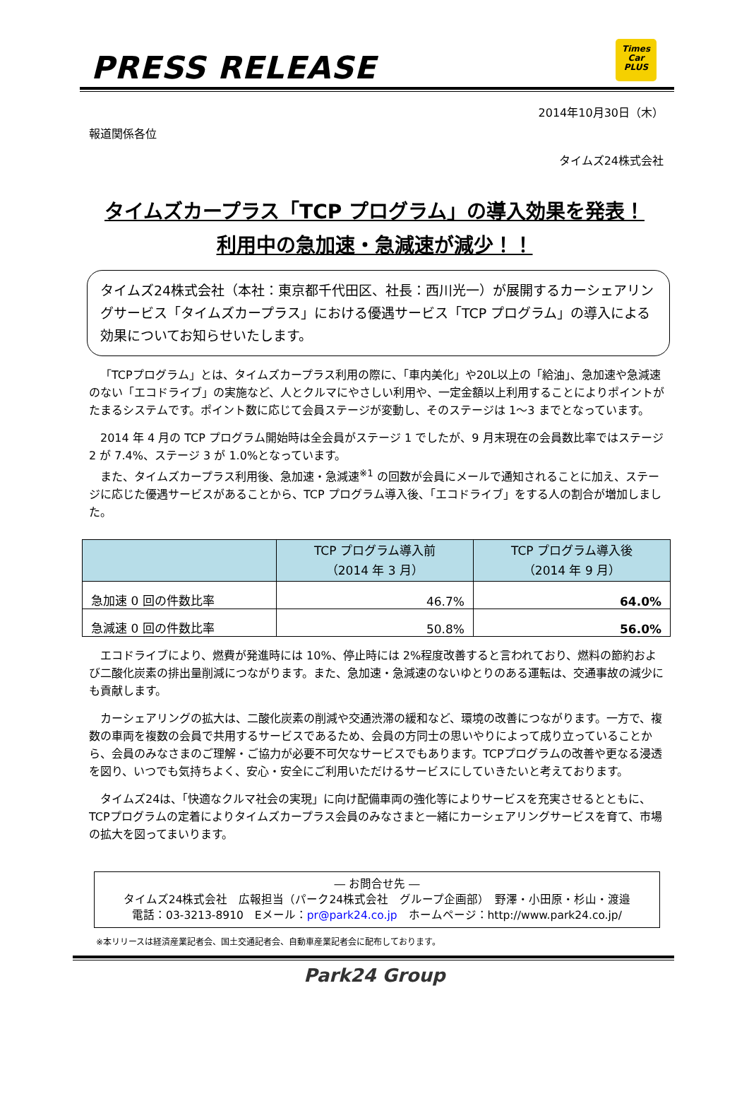PRESS RELEASE
Times
Car
PLUS
2014年10月30日（木）
報道関係各位
タイムズ24株式会社
タイムズカープラス「TCP プログラム」の導入効果を発表！
利用中の急加速・急減速が減少！！
タイムズ24株式会社（本社：東京都千代田区、社長：西川光一）が展開するカーシェアリングサービス「タイムズカープラス」における優遇サービス「TCP プログラム」の導入による効果についてお知らせいたします。
「TCPプログラム」とは、タイムズカープラス利用の際に、「車内美化」や20L以上の「給油」、急加速や急減速のない「エコドライブ」の実施など、人とクルマにやさしい利用や、一定金額以上利用することによりポイントがたまるシステムです。ポイント数に応じて会員ステージが変動し、そのステージは 1～3 までとなっています。
2014 年 4 月の TCP プログラム開始時は全会員がステージ 1 でしたが、9 月末現在の会員数比率ではステージ 2 が 7.4%、ステージ 3 が 1.0%となっています。
また、タイムズカープラス利用後、急加速・急減速<sup>※1</sup> の回数が会員にメールで通知されることに加え、ステージに応じた優遇サービスがあることから、TCP プログラム導入後、「エコドライブ」をする人の割合が増加しました。
| | TCP プログラム導入前 （2014 年 3 月） | TCP プログラム導入後 （2014 年 9 月） |
| --- | --- | --- |
| 急加速 0 回の件数比率 | 46.7% | 64.0% |
| 急減速 0 回の件数比率 | 50.8% | 56.0% |
エコドライブにより、燃費が発進時には 10%、停止時には 2%程度改善すると言われており、燃料の節約および二酸化炭素の排出量削減につながります。また、急加速・急減速のないゆとりのある運転は、交通事故の減少にも貢献します。
カーシェアリングの拡大は、二酸化炭素の削減や交通渋滞の緩和など、環境の改善につながります。一方で、複数の車両を複数の会員で共用するサービスであるため、会員の方同士の思いやりによって成り立っていることから、会員のみなさまのご理解・ご協力が必要不可欠なサービスでもあります。TCPプログラムの改善や更なる浸透を図り、いつでも気持ちよく、安心・安全にご利用いただけるサービスにしていきたいと考えております。
タイムズ24は、「快適なクルマ社会の実現」に向け配備車両の強化等によりサービスを充実させるとともに、TCPプログラムの定着によりタイムズカープラス会員のみなさまと一緒にカーシェアリングサービスを育て、市場の拡大を図ってまいります。
― お問合せ先 ―
タイムズ24株式会社　広報担当（パーク24株式会社　グループ企画部）　野澤・小田原・杉山・渡邉
電話：03-3213-8910　Eメール：pr@park24.co.jp　ホームページ：http://www.park24.co.jp/
※本リリースは経済産業記者会、国土交通記者会、自動車産業記者会に配布しております。
Park24 Group